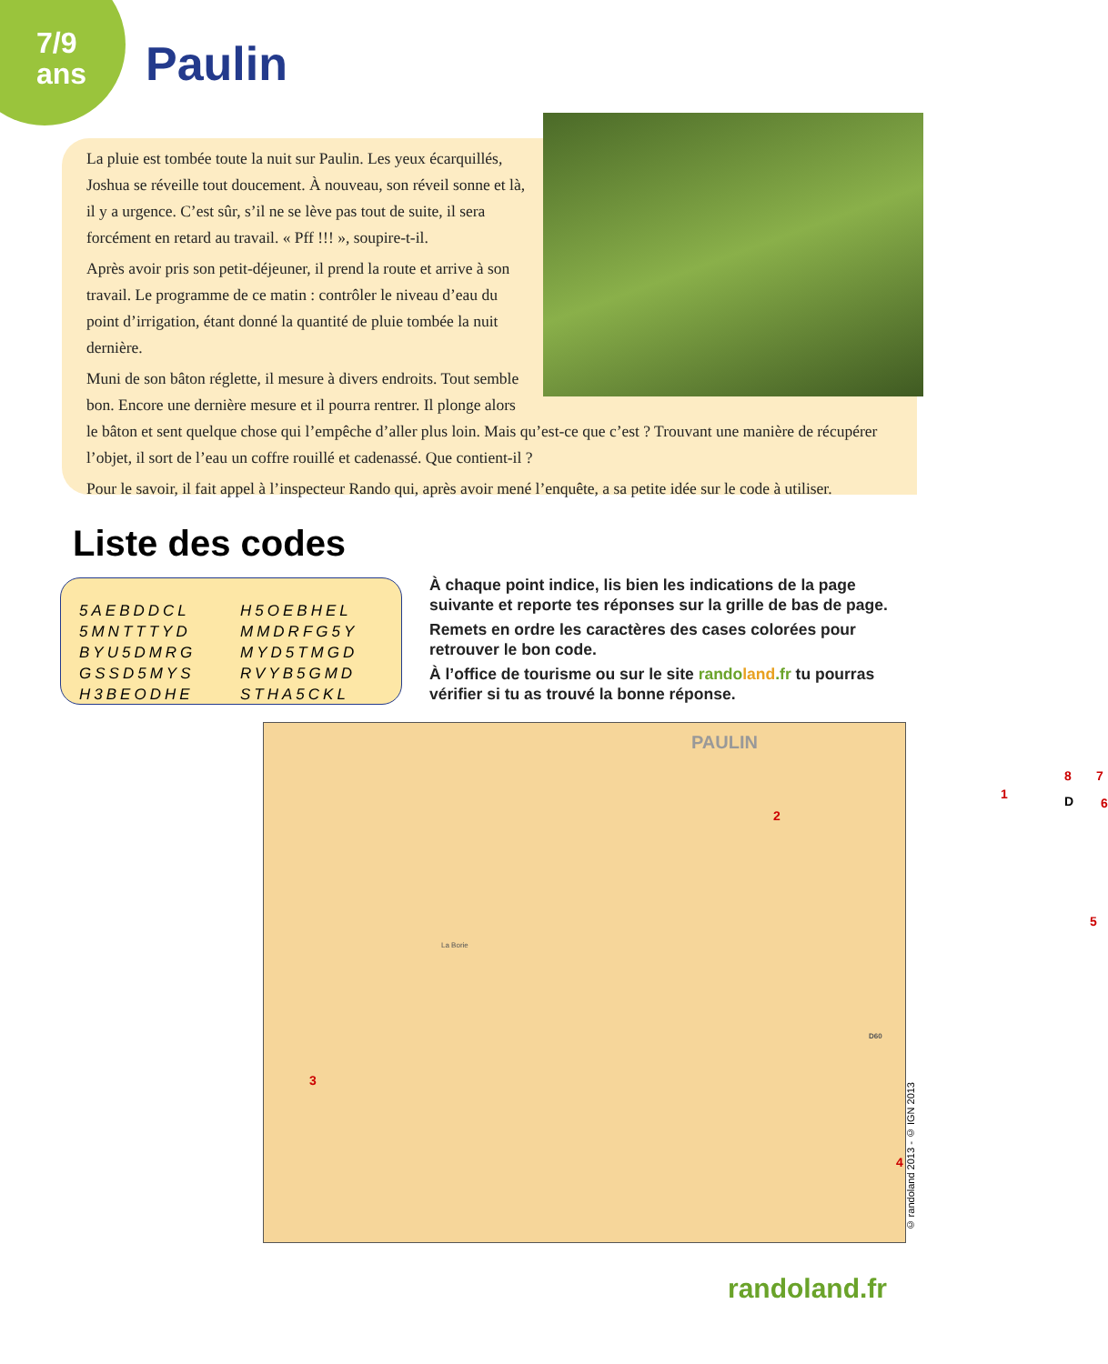7/9
ans
Paulin
La pluie est tombée toute la nuit sur Paulin. Les yeux écarquillés, Joshua se réveille tout doucement. À nouveau, son réveil sonne et là, il y a urgence. C’est sûr, s’il ne se lève pas tout de suite, il sera forcément en retard au travail. « Pff !!! », soupire-t-il.
Après avoir pris son petit-déjeuner, il prend la route et arrive à son travail. Le programme de ce matin : contrôler le niveau d’eau du point d’irrigation, étant donné la quantité de pluie tombée la nuit dernière.
Muni de son bâton réglette, il mesure à divers endroits. Tout semble bon. Encore une dernière mesure et il pourra rentrer. Il plonge alors le bâton et sent quelque chose qui l’empêche d’aller plus loin. Mais qu’est-ce que c’est ? Trouvant une manière de récupérer l’objet, il sort de l’eau un coffre rouillé et cadenassé. Que contient-il ?
Pour le savoir, il fait appel à l’inspecteur Rando qui, après avoir mené l’enquête, a sa petite idée sur le code à utiliser.
Liste des codes
5AEBDDCL
5MNTTTYD
BYU5DMRG
GSSD5MYS
H3BEODHE
H5OEBHEL
MMDRFG5Y
MYD5TMGD
RVYB5GMD
STHA5CKL
À chaque point indice, lis bien les indications de la page suivante et reporte tes réponses sur la grille de bas de page.
Remets en ordre les caractères des cases colorées pour retrouver le bon code.
À l’office de tourisme ou sur le site rando land.fr tu pourras vérifier si tu as trouvé la bonne réponse.
PAULIN
1
2
3
4
5
6
7 8
D
La Borie
D60
© randoland 2013 - © IGN 2013
randoland.fr